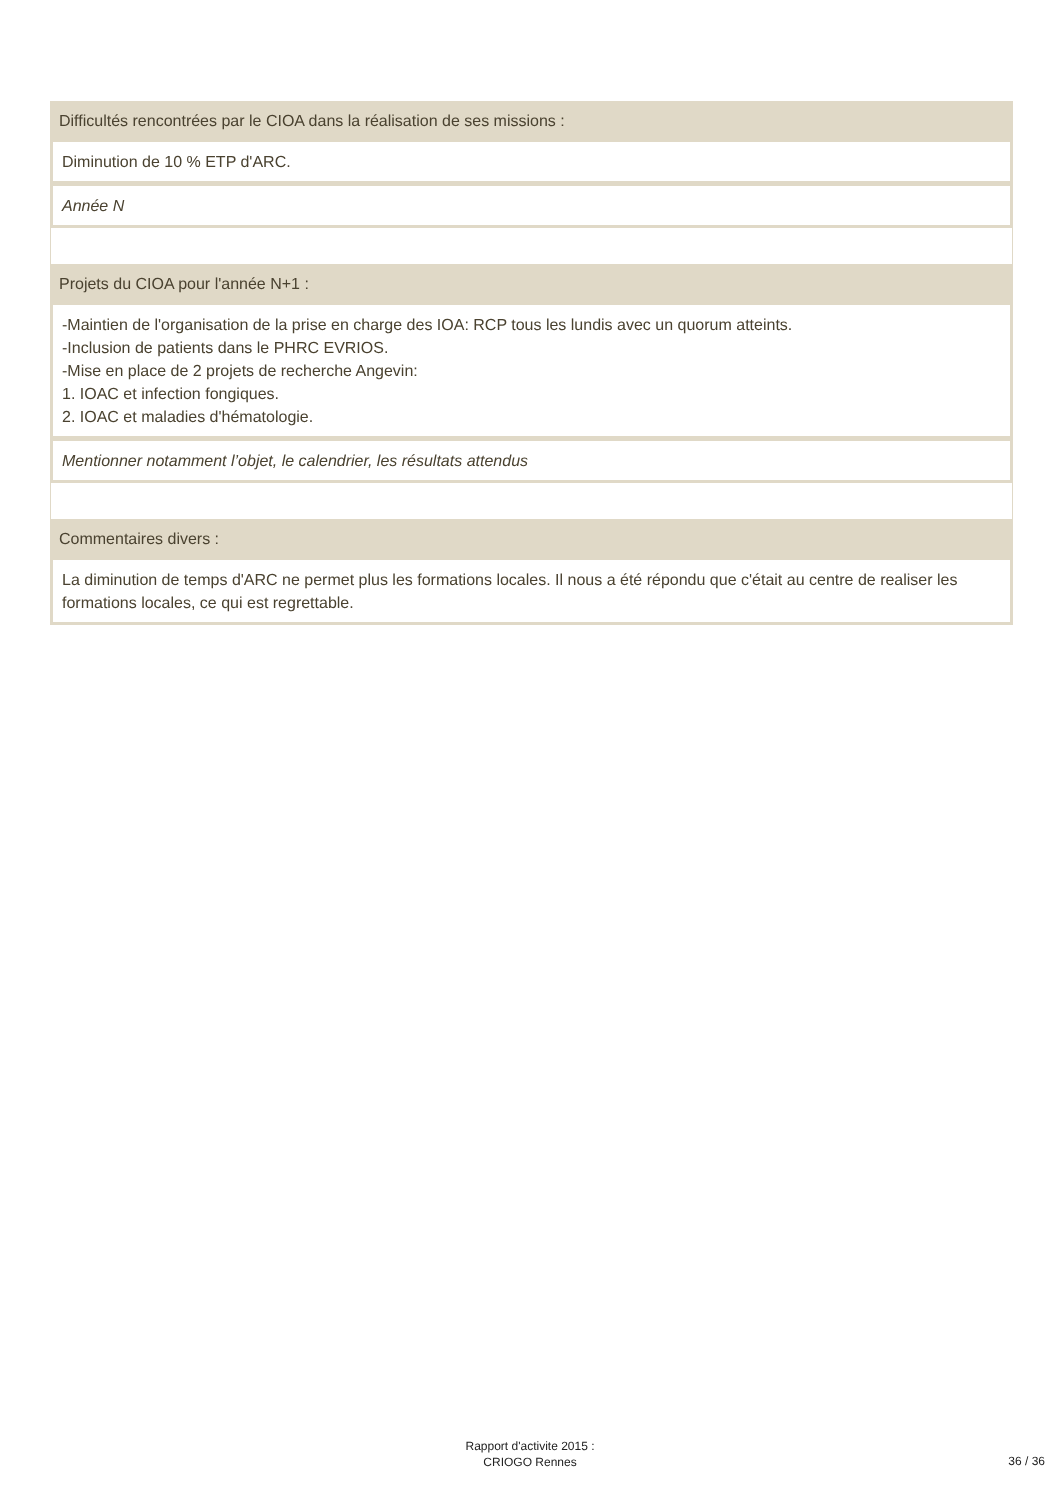| Difficultés rencontrées par le CIOA dans la réalisation de ses missions : |
| Diminution de 10 % ETP d'ARC. |
| Année N |
| Projets du CIOA pour l'année N+1 : |
| -Maintien de l'organisation de la prise en charge des IOA: RCP tous les lundis avec un quorum atteints. -Inclusion de patients dans le PHRC EVRIOS. -Mise en place de 2 projets de recherche Angevin: 1. IOAC et infection fongiques. 2. IOAC et maladies d'hématologie. |
| Mentionner notamment l’objet, le calendrier, les résultats attendus |
| Commentaires divers : |
| La diminution de temps d'ARC ne permet plus les formations locales. Il nous a été répondu que c'était au centre de realiser les formations locales, ce qui est regrettable. |
Rapport d'activite 2015 :
CRIOGO Rennes
36 / 36